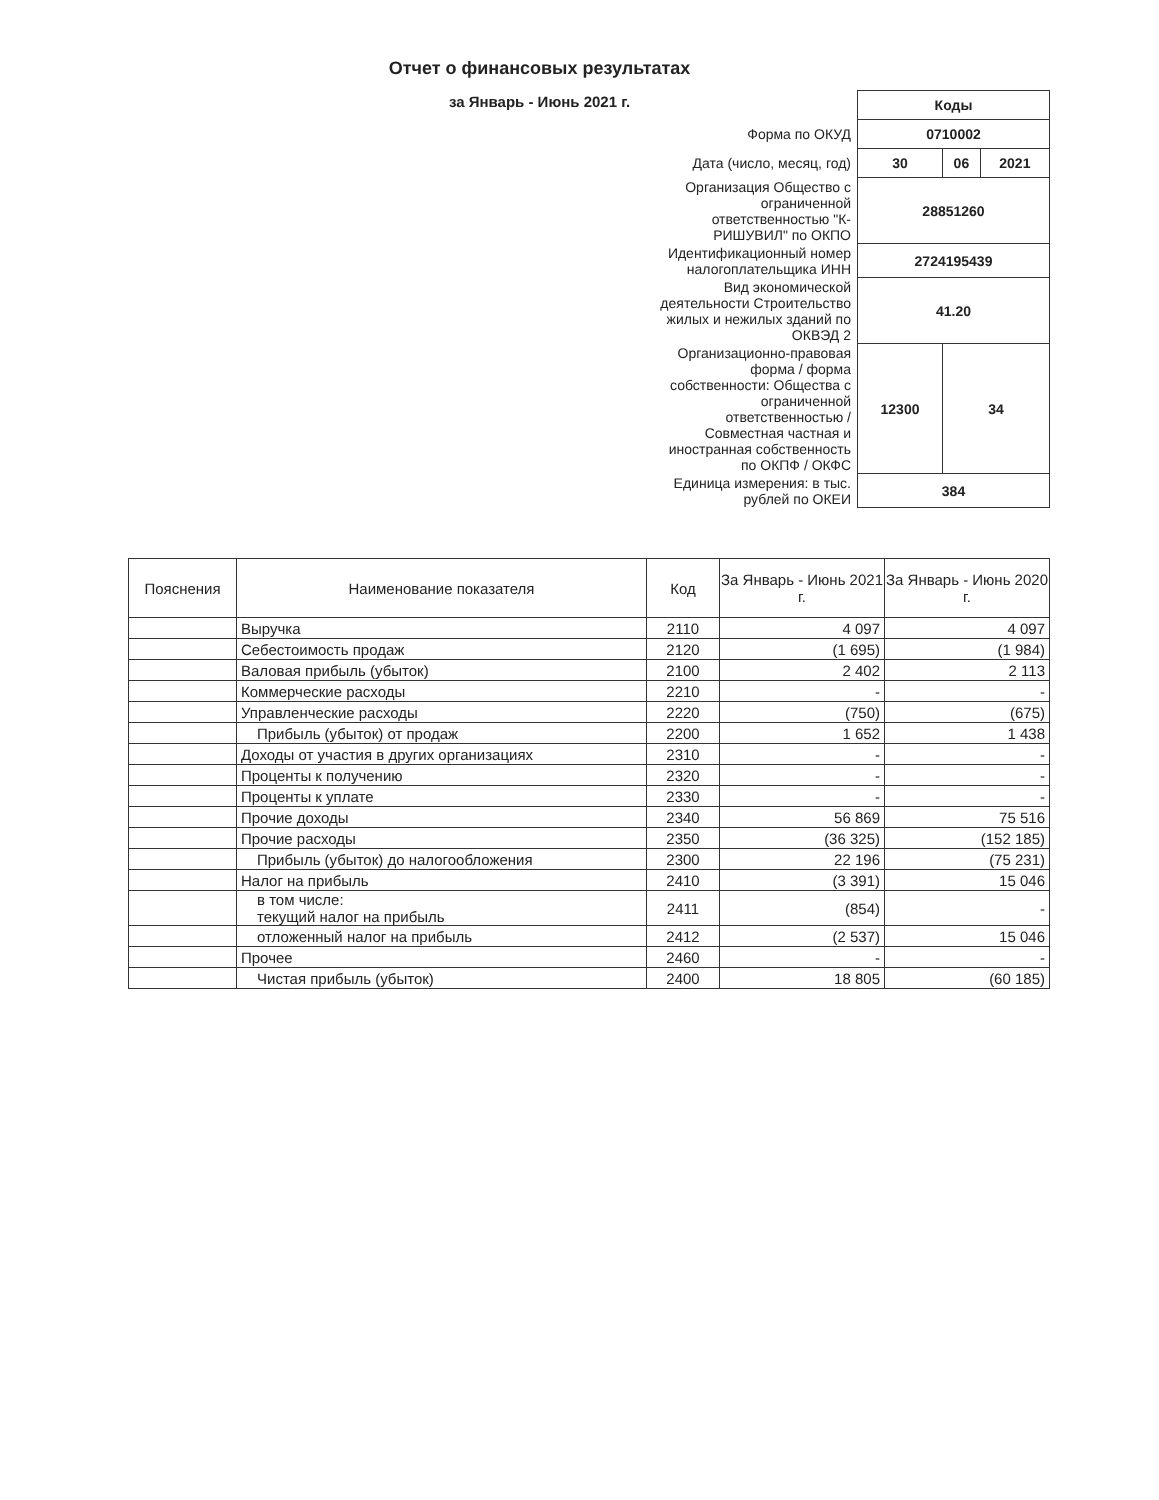Отчет о финансовых результатах
за Январь - Июнь 2021 г.
| | Коды | | |
| Форма по ОКУД | 0710002 | | |
| Дата (число, месяц, год) | 30 | 06 | 2021 |
| Организация Общество с ограниченной ответственностью "К-РИШУВИЛ" по ОКПО | 28851260 | | |
| Идентификационный номер налогоплательщика ИНН | 2724195439 | | |
| Вид экономической деятельности Строительство жилых и нежилых зданий по ОКВЭД 2 | 41.20 | | |
| Организационно-правовая форма / форма собственности: Общества с ограниченной ответственностью / Совместная частная и иностранная собственность по ОКПФ / ОКФС | 12300 | 34 | |
| Единица измерения: в тыс. рублей по ОКЕИ | 384 | | |
| Пояснения | Наименование показателя | Код | За Январь - Июнь 2021 г. | За Январь - Июнь 2020 г. |
| --- | --- | --- | --- | --- |
| | Выручка | 2110 | 4 097 | 4 097 |
| | Себестоимость продаж | 2120 | (1 695) | (1 984) |
| | Валовая прибыль (убыток) | 2100 | 2 402 | 2 113 |
| | Коммерческие расходы | 2210 | - | - |
| | Управленческие расходы | 2220 | (750) | (675) |
| | Прибыль (убыток) от продаж | 2200 | 1 652 | 1 438 |
| | Доходы от участия в других организациях | 2310 | - | - |
| | Проценты к получению | 2320 | - | - |
| | Проценты к уплате | 2330 | - | - |
| | Прочие доходы | 2340 | 56 869 | 75 516 |
| | Прочие расходы | 2350 | (36 325) | (152 185) |
| | Прибыль (убыток) до налогообложения | 2300 | 22 196 | (75 231) |
| | Налог на прибыль | 2410 | (3 391) | 15 046 |
| | в том числе: текущий налог на прибыль | 2411 | (854) | - |
| | отложенный налог на прибыль | 2412 | (2 537) | 15 046 |
| | Прочее | 2460 | - | - |
| | Чистая прибыль (убыток) | 2400 | 18 805 | (60 185) |